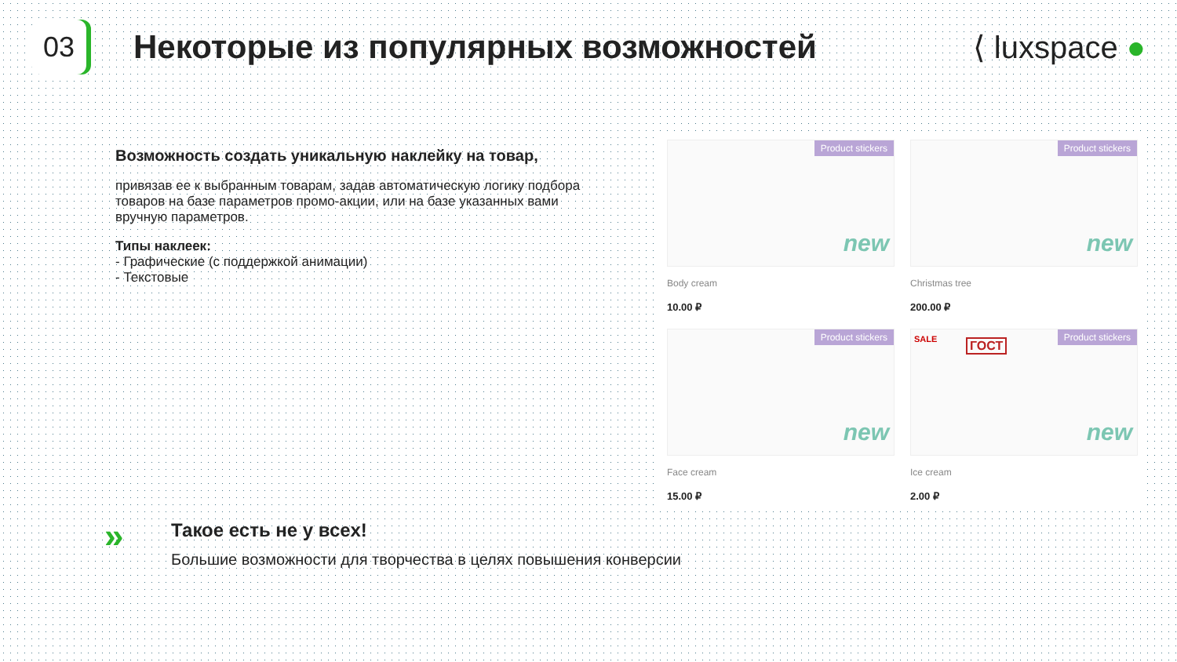03
Некоторые из популярных возможностей
⟨ luxspace ●
Возможность создать уникальную наклейку на товар,
привязав ее к выбранным товарам, задав автоматическую логику подбора товаров на базе параметров промо-акции, или на базе указанных вами вручную параметров.
Типы наклеек:
- Графические (с поддержкой анимации)
- Текстовые
Product stickers
new
Body cream
10.00 ₽
Product stickers
new
Christmas tree
200.00 ₽
Product stickers
new
Face cream
15.00 ₽
SALE ГОСТ
Product stickers
new
Ice cream
2.00 ₽
»
Такое есть не у всех!
Большие возможности для творчества в целях повышения конверсии